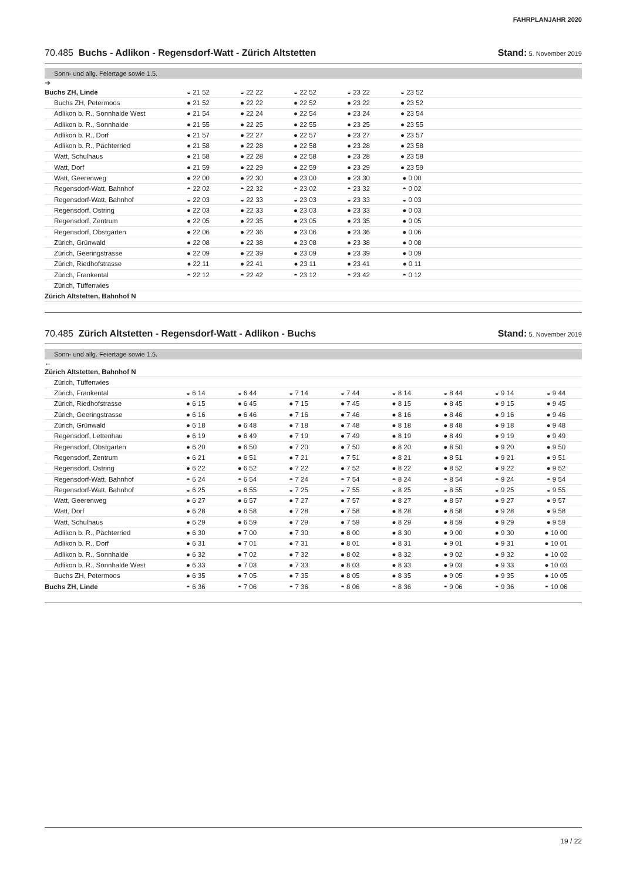FAHRPLANJAHR 2020
70.485 Buchs - Adlikon - Regensdorf-Watt - Zürich Altstetten Stand: 5. November 2019
Sonn- und allg. Feiertage sowie 1.5.
➔
| Buchs ZH, Linde | ◒ 21 52 | ◒ 22 22 | ◒ 22 52 | ◒ 23 22 | ◒ 23 52 | |
| Buchs ZH, Petermoos | ● 21 52 | ● 22 22 | ● 22 52 | ● 23 22 | ● 23 52 | |
| Adlikon b. R., Sonnhalde West | ● 21 54 | ● 22 24 | ● 22 54 | ● 23 24 | ● 23 54 | |
| Adlikon b. R., Sonnhalde | ● 21 55 | ● 22 25 | ● 22 55 | ● 23 25 | ● 23 55 | |
| Adlikon b. R., Dorf | ● 21 57 | ● 22 27 | ● 22 57 | ● 23 27 | ● 23 57 | |
| Adlikon b. R., Pächterried | ● 21 58 | ● 22 28 | ● 22 58 | ● 23 28 | ● 23 58 | |
| Watt, Schulhaus | ● 21 58 | ● 22 28 | ● 22 58 | ● 23 28 | ● 23 58 | |
| Watt, Dorf | ● 21 59 | ● 22 29 | ● 22 59 | ● 23 29 | ● 23 59 | |
| Watt, Geerenweg | ● 22 00 | ● 22 30 | ● 23 00 | ● 23 30 | ● 0 00 | |
| Regensdorf-Watt, Bahnhof | ◓ 22 02 | ◓ 22 32 | ◓ 23 02 | ◓ 23 32 | ◓ 0 02 | |
| Regensdorf-Watt, Bahnhof | ◒ 22 03 | ◒ 22 33 | ◒ 23 03 | ◒ 23 33 | ◒ 0 03 | |
| Regensdorf, Ostring | ● 22 03 | ● 22 33 | ● 23 03 | ● 23 33 | ● 0 03 | |
| Regensdorf, Zentrum | ● 22 05 | ● 22 35 | ● 23 05 | ● 23 35 | ● 0 05 | |
| Regensdorf, Obstgarten | ● 22 06 | ● 22 36 | ● 23 06 | ● 23 36 | ● 0 06 | |
| Zürich, Grünwald | ● 22 08 | ● 22 38 | ● 23 08 | ● 23 38 | ● 0 08 | |
| Zürich, Geeringstrasse | ● 22 09 | ● 22 39 | ● 23 09 | ● 23 39 | ● 0 09 | |
| Zürich, Riedhofstrasse | ● 22 11 | ● 22 41 | ● 23 11 | ● 23 41 | ● 0 11 | |
| Zürich, Frankental | ◓ 22 12 | ◓ 22 42 | ◓ 23 12 | ◓ 23 42 | ◓ 0 12 | |
| Zürich, Tüffenwies | | | | | | |
| Zürich Altstetten, Bahnhof N | | | | | | |
70.485 Zürich Altstetten - Regensdorf-Watt - Adlikon - Buchs Stand: 5. November 2019
Sonn- und allg. Feiertage sowie 1.5.
←
| Zürich Altstetten, Bahnhof N | | | | | | | | |
| Zürich, Tüffenwies | | | | | | | | |
| Zürich, Frankental | ◒ 6 14 | ◒ 6 44 | ◒ 7 14 | ◒ 7 44 | ◒ 8 14 | ◒ 8 44 | ◒ 9 14 | ◒ 9 44 |
| Zürich, Riedhofstrasse | ● 6 15 | ● 6 45 | ● 7 15 | ● 7 45 | ● 8 15 | ● 8 45 | ● 9 15 | ● 9 45 |
| Zürich, Geeringstrasse | ● 6 16 | ● 6 46 | ● 7 16 | ● 7 46 | ● 8 16 | ● 8 46 | ● 9 16 | ● 9 46 |
| Zürich, Grünwald | ● 6 18 | ● 6 48 | ● 7 18 | ● 7 48 | ● 8 18 | ● 8 48 | ● 9 18 | ● 9 48 |
| Regensdorf, Lettenhau | ● 6 19 | ● 6 49 | ● 7 19 | ● 7 49 | ● 8 19 | ● 8 49 | ● 9 19 | ● 9 49 |
| Regensdorf, Obstgarten | ● 6 20 | ● 6 50 | ● 7 20 | ● 7 50 | ● 8 20 | ● 8 50 | ● 9 20 | ● 9 50 |
| Regensdorf, Zentrum | ● 6 21 | ● 6 51 | ● 7 21 | ● 7 51 | ● 8 21 | ● 8 51 | ● 9 21 | ● 9 51 |
| Regensdorf, Ostring | ● 6 22 | ● 6 52 | ● 7 22 | ● 7 52 | ● 8 22 | ● 8 52 | ● 9 22 | ● 9 52 |
| Regensdorf-Watt, Bahnhof | ◓ 6 24 | ◓ 6 54 | ◓ 7 24 | ◓ 7 54 | ◓ 8 24 | ◓ 8 54 | ◓ 9 24 | ◓ 9 54 |
| Regensdorf-Watt, Bahnhof | ◒ 6 25 | ◒ 6 55 | ◒ 7 25 | ◒ 7 55 | ◒ 8 25 | ◒ 8 55 | ◒ 9 25 | ◒ 9 55 |
| Watt, Geerenweg | ● 6 27 | ● 6 57 | ● 7 27 | ● 7 57 | ● 8 27 | ● 8 57 | ● 9 27 | ● 9 57 |
| Watt, Dorf | ● 6 28 | ● 6 58 | ● 7 28 | ● 7 58 | ● 8 28 | ● 8 58 | ● 9 28 | ● 9 58 |
| Watt, Schulhaus | ● 6 29 | ● 6 59 | ● 7 29 | ● 7 59 | ● 8 29 | ● 8 59 | ● 9 29 | ● 9 59 |
| Adlikon b. R., Pächterried | ● 6 30 | ● 7 00 | ● 7 30 | ● 8 00 | ● 8 30 | ● 9 00 | ● 9 30 | ● 10 00 |
| Adlikon b. R., Dorf | ● 6 31 | ● 7 01 | ● 7 31 | ● 8 01 | ● 8 31 | ● 9 01 | ● 9 31 | ● 10 01 |
| Adlikon b. R., Sonnhalde | ● 6 32 | ● 7 02 | ● 7 32 | ● 8 02 | ● 8 32 | ● 9 02 | ● 9 32 | ● 10 02 |
| Adlikon b. R., Sonnhalde West | ● 6 33 | ● 7 03 | ● 7 33 | ● 8 03 | ● 8 33 | ● 9 03 | ● 9 33 | ● 10 03 |
| Buchs ZH, Petermoos | ● 6 35 | ● 7 05 | ● 7 35 | ● 8 05 | ● 8 35 | ● 9 05 | ● 9 35 | ● 10 05 |
| Buchs ZH, Linde | ◓ 6 36 | ◓ 7 06 | ◓ 7 36 | ◓ 8 06 | ◓ 8 36 | ◓ 9 06 | ◓ 9 36 | ◓ 10 06 |
19 / 22